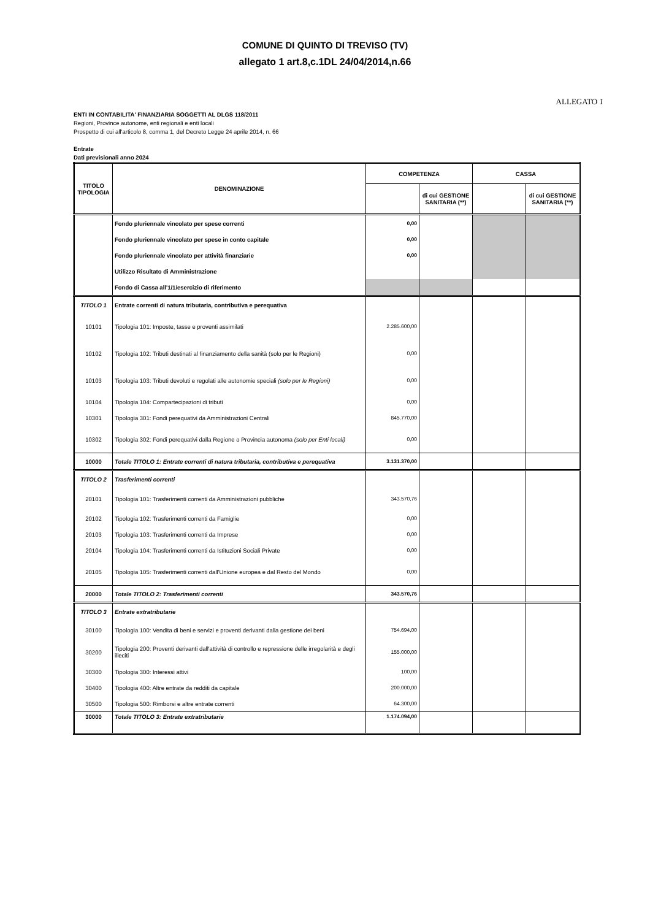COMUNE DI QUINTO DI TREVISO (TV)
allegato 1 art.8,c.1DL 24/04/2014,n.66
ALLEGATO 1
ENTI IN CONTABILITA' FINANZIARIA SOGGETTI AL DLGS 118/2011
Regioni, Province autonome, enti regionali e enti locali
Prospetto di cui all'articolo 8, comma 1, del Decreto Legge 24 aprile 2014, n. 66
Entrate
Dati previsionali anno 2024
| TITOLO TIPOLOGIA | DENOMINAZIONE | COMPETENZA | | CASSA | |
| --- | --- | --- | --- | --- | --- |
| | | | di cui GESTIONE SANITARIA (**) | | di cui GESTIONE SANITARIA (**) |
| | Fondo pluriennale vincolato per spese correnti | 0,00 | | | |
| | Fondo pluriennale vincolato per spese in conto capitale | 0,00 | | | |
| | Fondo pluriennale vincolato per attività finanziarie | 0,00 | | | |
| | Utilizzo Risultato di Amministrazione | | | | |
| | Fondo di Cassa all'1/1/esercizio di riferimento | | | | |
| TITOLO 1 | Entrate correnti di natura tributaria, contributiva e perequativa | | | | |
| 10101 | Tipologia 101: Imposte, tasse e proventi assimilati | 2.285.600,00 | | | |
| 10102 | Tipologia 102: Tributi destinati al finanziamento della sanità (solo per le Regioni) | 0,00 | | | |
| 10103 | Tipologia 103: Tributi devoluti e regolati alle autonomie speciali (solo per le Regioni) | 0,00 | | | |
| 10104 | Tipologia 104: Compartecipazioni di tributi | 0,00 | | | |
| 10301 | Tipologia 301: Fondi perequativi da Amministrazioni Centrali | 845.770,00 | | | |
| 10302 | Tipologia 302: Fondi perequativi dalla Regione o Provincia autonoma (solo per Enti locali) | 0,00 | | | |
| 10000 | Totale TITOLO 1: Entrate correnti di natura tributaria, contributiva e perequativa | 3.131.370,00 | | | |
| TITOLO 2 | Trasferimenti correnti | | | | |
| 20101 | Tipologia 101: Trasferimenti correnti da Amministrazioni pubbliche | 343.570,76 | | | |
| 20102 | Tipologia 102: Trasferimenti correnti da Famiglie | 0,00 | | | |
| 20103 | Tipologia 103: Trasferimenti correnti da Imprese | 0,00 | | | |
| 20104 | Tipologia 104: Trasferimenti correnti da Istituzioni Sociali Private | 0,00 | | | |
| 20105 | Tipologia 105: Trasferimenti correnti dall'Unione europea e dal Resto del Mondo | 0,00 | | | |
| 20000 | Totale TITOLO 2: Trasferimenti correnti | 343.570,76 | | | |
| TITOLO 3 | Entrate extratributarie | | | | |
| 30100 | Tipologia 100: Vendita di beni e servizi e proventi derivanti dalla gestione dei beni | 754.694,00 | | | |
| 30200 | Tipologia 200: Proventi derivanti dall'attività di controllo e repressione delle irregolarità e degli illeciti | 155.000,00 | | | |
| 30300 | Tipologia 300: Interessi attivi | 100,00 | | | |
| 30400 | Tipologia 400: Altre entrate da redditi da capitale | 200.000,00 | | | |
| 30500 | Tipologia 500: Rimborsi e altre entrate correnti | 64.300,00 | | | |
| 30000 | Totale TITOLO 3: Entrate extratributarie | 1.174.094,00 | | | |